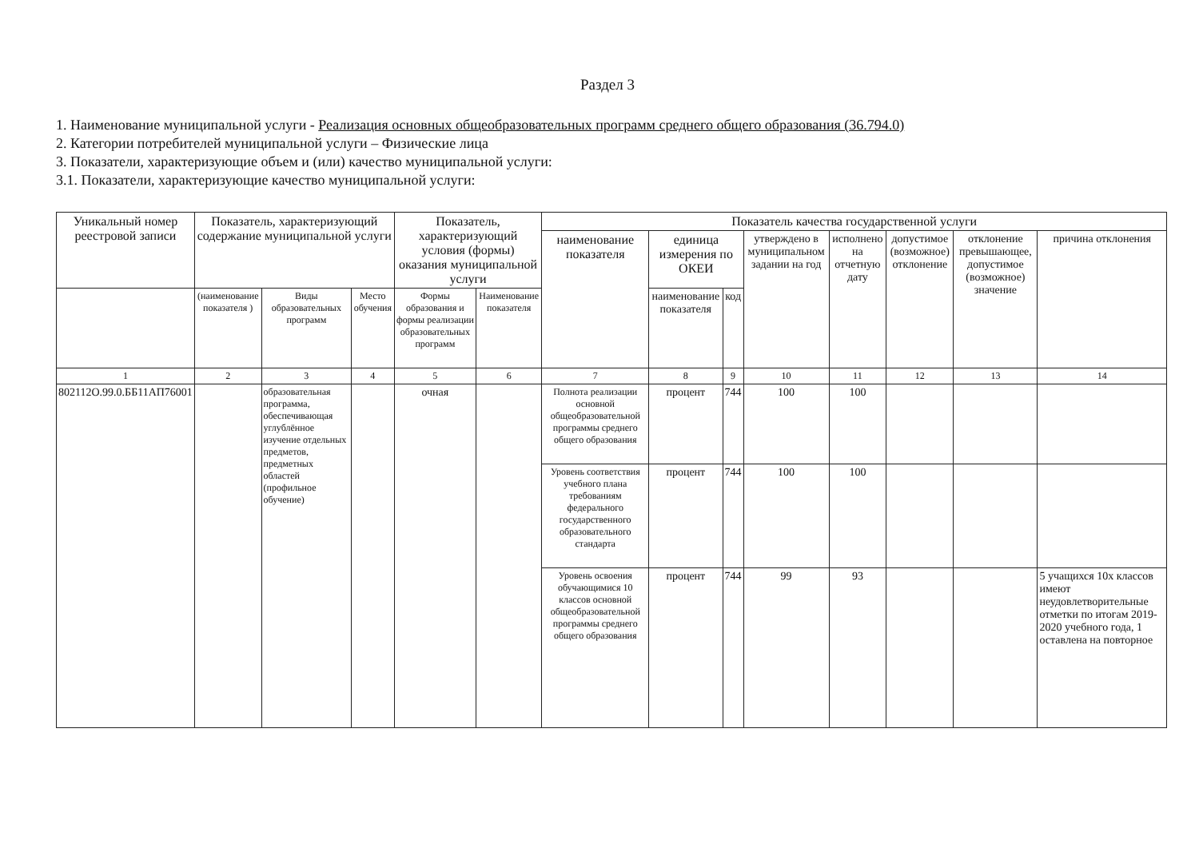Раздел 3
1. Наименование муниципальной услуги - Реализация основных общеобразовательных программ среднего общего образования (36.794.0)
2. Категории потребителей муниципальной услуги – Физические лица
3. Показатели, характеризующие объем и (или) качество муниципальной услуги:
3.1. Показатели, характеризующие качество муниципальной услуги:
| Уникальный номер реестровой записи | Показатель, характеризующий содержание муниципальной услуги | | | Показатель, характеризующий условия (формы) оказания муниципальной услуги | | Показатель качества государственной услуги | | | | | | | |
| --- | --- | --- | --- | --- | --- | --- | --- | --- | --- | --- | --- | --- | --- |
| | | | | | | наименование показателя | единица измерения по ОКЕИ | | утверждено в муниципальном задании на год | исполнено на отчетную дату | допустимое (возможное) отклонение | отклонение превышающее, допустимое (возможное) значение | причина отклонения |
| | (наименование показателя ) | Виды образовательных программ | Место обучения | Формы образования и формы реализации образовательных программ | Наименование показателя | | наименование показателя | код | | | | | |
| 1 | 2 | 3 | 4 | 5 | 6 | 7 | 8 | 9 | 10 | 11 | 12 | 13 | 14 |
| 802112О.99.0.ББ11АП76001 | | образовательная программа, обеспечивающая углублённое изучение отдельных предметов, предметных областей (профильное обучение) | | очная | | Полнота реализации основной общеобразовательной программы среднего общего образования | процент | 744 | 100 | 100 | | | |
| | | | | | | Уровень соответствия учебного плана требованиям федерального государственного образовательного стандарта | процент | 744 | 100 | 100 | | | |
| | | | | | | Уровень освоения обучающимися 10 классов основной общеобразовательной программы среднего общего образования | процент | 744 | 99 | 93 | | | 5 учащихся 10х классов имеют неудовлетворительные отметки по итогам 2019-2020 учебного года, 1 оставлена на повторное |